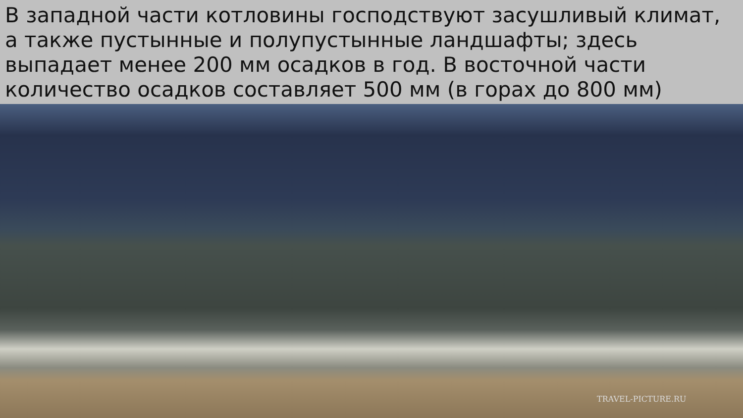В западной части котловины господствуют засушливый климат, а также пустынные и полупустынные ландшафты; здесь выпадает менее 200 мм осадков в год. В восточной части количество осадков составляет 500 мм (в горах до 800 мм)
TRAVEL-PICTURE.RU